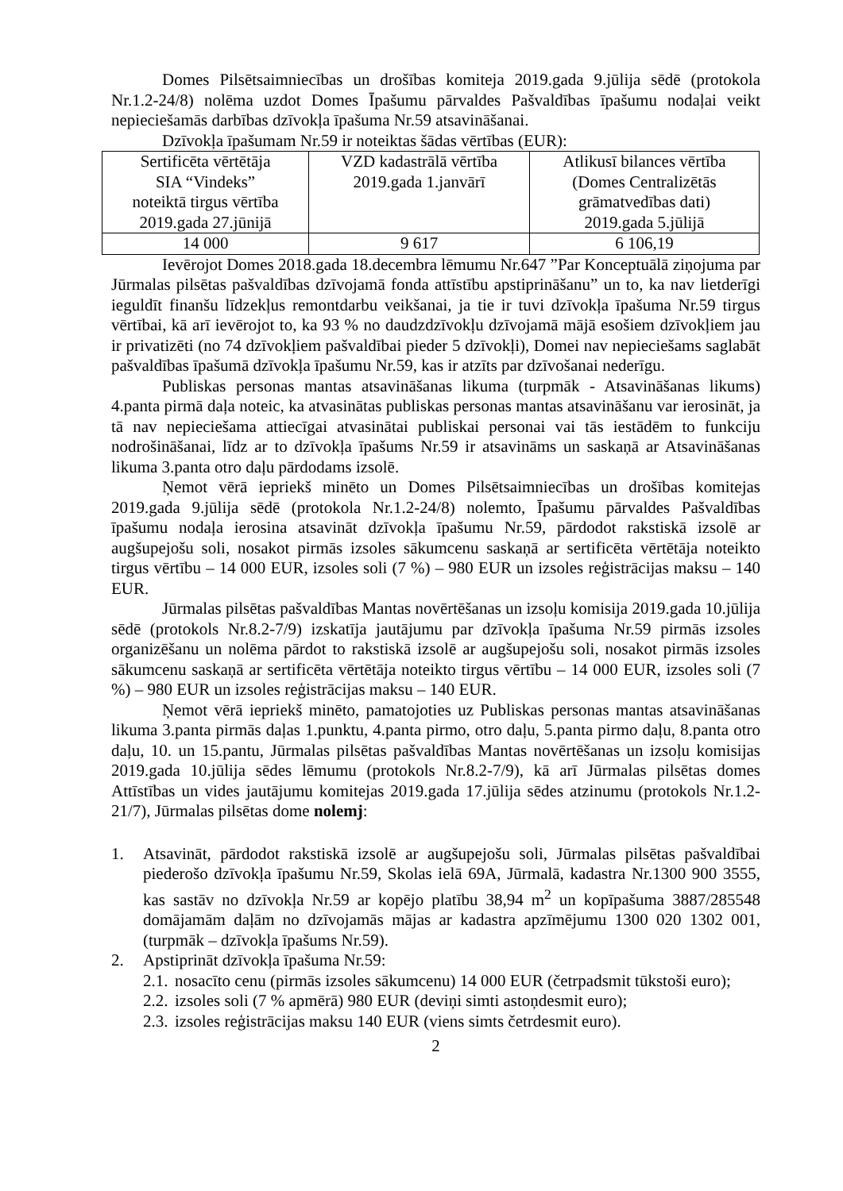Domes Pilsētsaimniecības un drošības komiteja 2019.gada 9.jūlija sēdē (protokola Nr.1.2-24/8) nolēma uzdot Domes Īpašumu pārvaldes Pašvaldības īpašumu nodaļai veikt nepieciešamās darbības dzīvokļa īpašuma Nr.59 atsavināšanai.
Dzīvokļa īpašumam Nr.59 ir noteiktas šādas vērtības (EUR):
| Sertificēta vērtētāja SIA “Vindeks” noteiktā tirgus vērtība 2019.gada 27.jūnijā | VZD kadastrālā vērtība 2019.gada 1.janvārī | Atlikusī bilances vērtība (Domes Centralizētās grāmatvedības dati) 2019.gada 5.jūlijā |
| 14 000 | 9 617 | 6 106,19 |
Ievērojot Domes 2018.gada 18.decembra lēmumu Nr.647 ”Par Konceptuālā ziņojuma par Jūrmalas pilsētas pašvaldības dzīvojamā fonda attīstību apstiprināšanu” un to, ka nav lietderīgi ieguldīt finanšu līdzekļus remontdarbu veikšanai, ja tie ir tuvi dzīvokļa īpašuma Nr.59 tirgus vērtībai, kā arī ievērojot to, ka 93 % no daudzdzīvokļu dzīvojamā mājā esošiem dzīvokļiem jau ir privatizēti (no 74 dzīvokļiem pašvaldībai pieder 5 dzīvokļi), Domei nav nepieciešams saglabāt pašvaldības īpašumā dzīvokļa īpašumu Nr.59, kas ir atzīts par dzīvošanai nederīgu.
Publiskas personas mantas atsavināšanas likuma (turpmāk - Atsavināšanas likums) 4.panta pirmā daļa noteic, ka atvasinātas publiskas personas mantas atsavināšanu var ierosināt, ja tā nav nepieciešama attiecīgai atvasinātai publiskai personai vai tās iestādēm to funkciju nodrošināšanai, līdz ar to dzīvokļa īpašums Nr.59 ir atsavināms un saskaņā ar Atsavināšanas likuma 3.panta otro daļu pārdodams izsolē.
Ņemot vērā iepriekš minēto un Domes Pilsētsaimniecības un drošības komitejas 2019.gada 9.jūlija sēdē (protokola Nr.1.2-24/8) nolemto, Īpašumu pārvaldes Pašvaldības īpašumu nodaļa ierosina atsavināt dzīvokļa īpašumu Nr.59, pārdodot rakstiskā izsolē ar augšupejošu soli, nosakot pirmās izsoles sākumcenu saskaņā ar sertificēta vērtētāja noteikto tirgus vērtību – 14 000 EUR, izsoles soli (7 %) – 980 EUR un izsoles reģistrācijas maksu – 140 EUR.
Jūrmalas pilsētas pašvaldības Mantas novērtēšanas un izsoļu komisija 2019.gada 10.jūlija sēdē (protokols Nr.8.2-7/9) izskatīja jautājumu par dzīvokļa īpašuma Nr.59 pirmās izsoles organizēšanu un nolēma pārdot to rakstiskā izsolē ar augšupejošu soli, nosakot pirmās izsoles sākumcenu saskaņā ar sertificēta vērtētāja noteikto tirgus vērtību – 14 000 EUR, izsoles soli (7 %) – 980 EUR un izsoles reģistrācijas maksu – 140 EUR.
Ņemot vērā iepriekš minēto, pamatojoties uz Publiskas personas mantas atsavināšanas likuma 3.panta pirmās daļas 1.punktu, 4.panta pirmo, otro daļu, 5.panta pirmo daļu, 8.panta otro daļu, 10. un 15.pantu, Jūrmalas pilsētas pašvaldības Mantas novērtēšanas un izsoļu komisijas 2019.gada 10.jūlija sēdes lēmumu (protokols Nr.8.2-7/9), kā arī Jūrmalas pilsētas domes Attīstības un vides jautājumu komitejas 2019.gada 17.jūlija sēdes atzinumu (protokols Nr.1.2-21/7), Jūrmalas pilsētas dome nolemj:
1. Atsavināt, pārdodot rakstiskā izsolē ar augšupejošu soli, Jūrmalas pilsētas pašvaldībai piederošo dzīvokļa īpašumu Nr.59, Skolas ielā 69A, Jūrmalā, kadastra Nr.1300 900 3555, kas sastāv no dzīvokļa Nr.59 ar kopējo platību 38,94 m<sup>2</sup> un kopīpašuma 3887/285548 domājamām daļām no dzīvojamās mājas ar kadastra apzīmējumu 1300 020 1302 001, (turpmāk – dzīvokļa īpašums Nr.59).
2. Apstiprināt dzīvokļa īpašuma Nr.59:
2.1. nosacīto cenu (pirmās izsoles sākumcenu) 14 000 EUR (četrpadsmit tūkstoši euro);
2.2. izsoles soli (7 % apmērā) 980 EUR (deviņi simti astoņdesmit euro);
2.3. izsoles reģistrācijas maksu 140 EUR (viens simts četrdesmit euro).
2